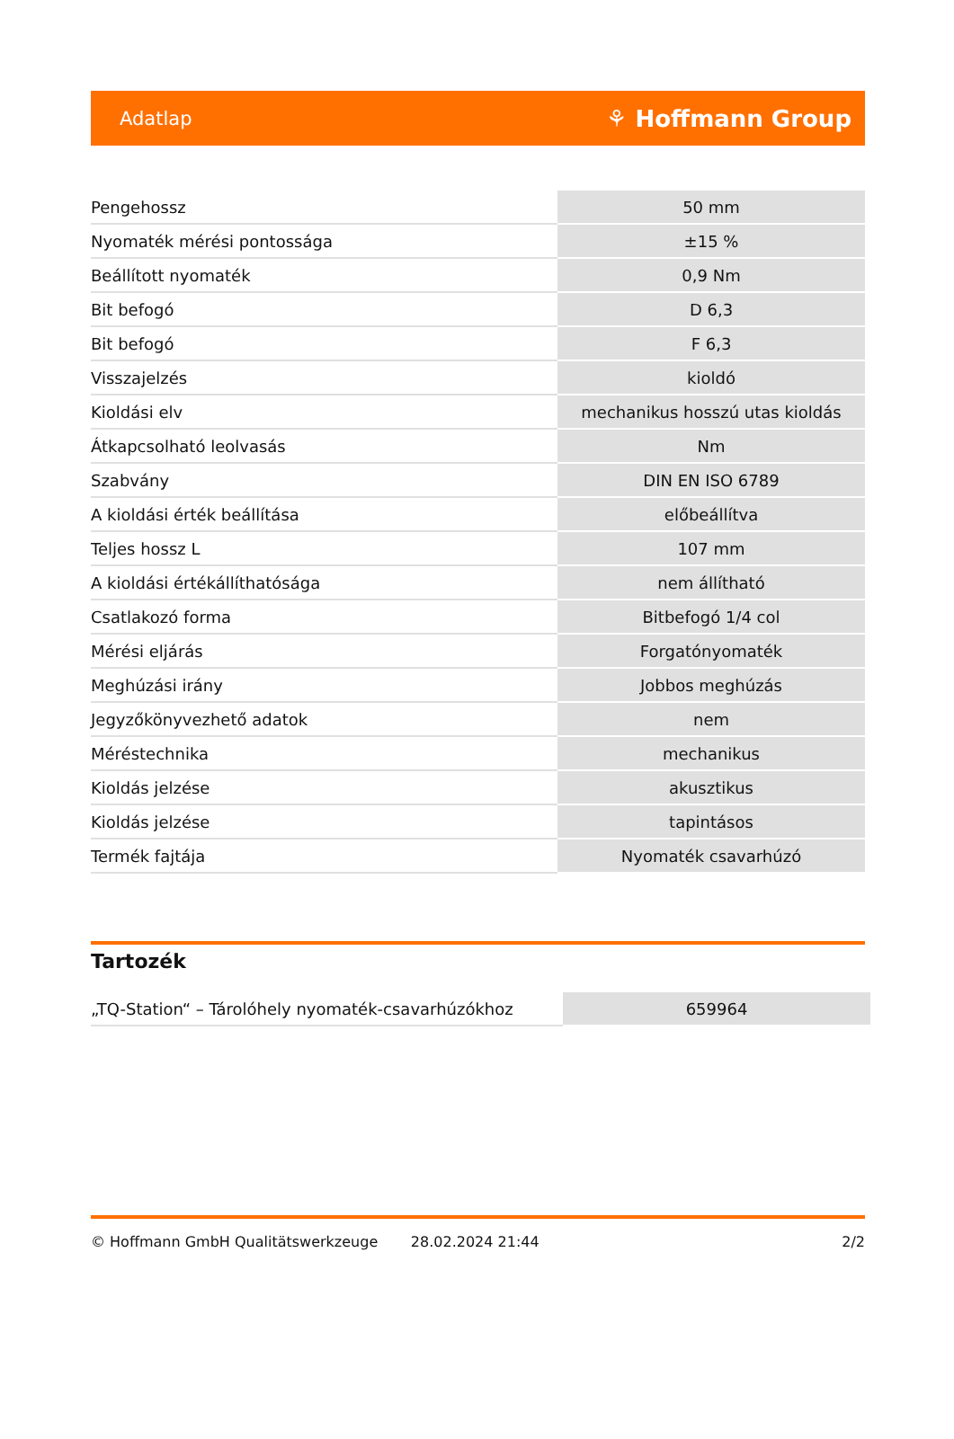Adatlap ⚘ Hoffmann Group
| Pengehossz | 50 mm |
| Nyomaték mérési pontossága | ±15 % |
| Beállított nyomaték | 0,9 Nm |
| Bit befogó | D 6,3 |
| Bit befogó | F 6,3 |
| Visszajelzés | kioldó |
| Kioldási elv | mechanikus hosszú utas kioldás |
| Átkapcsolható leolvasás | Nm |
| Szabvány | DIN EN ISO 6789 |
| A kioldási érték beállítása | előbeállítva |
| Teljes hossz L | 107 mm |
| A kioldási értékállíthatósága | nem állítható |
| Csatlakozó forma | Bitbefogó 1/4 col |
| Mérési eljárás | Forgatónyomaték |
| Meghúzási irány | Jobbos meghúzás |
| Jegyzőkönyvezhető adatok | nem |
| Méréstechnika | mechanikus |
| Kioldás jelzése | akusztikus |
| Kioldás jelzése | tapintásos |
| Termék fajtája | Nyomaték csavarhúzó |
Tartozék
| „TQ-Station“ – Tárolóhely nyomaték-csavarhúzókhoz | 659964 |
© Hoffmann GmbH Qualitätswerkzeuge 28.02.2024 21:44 2/2